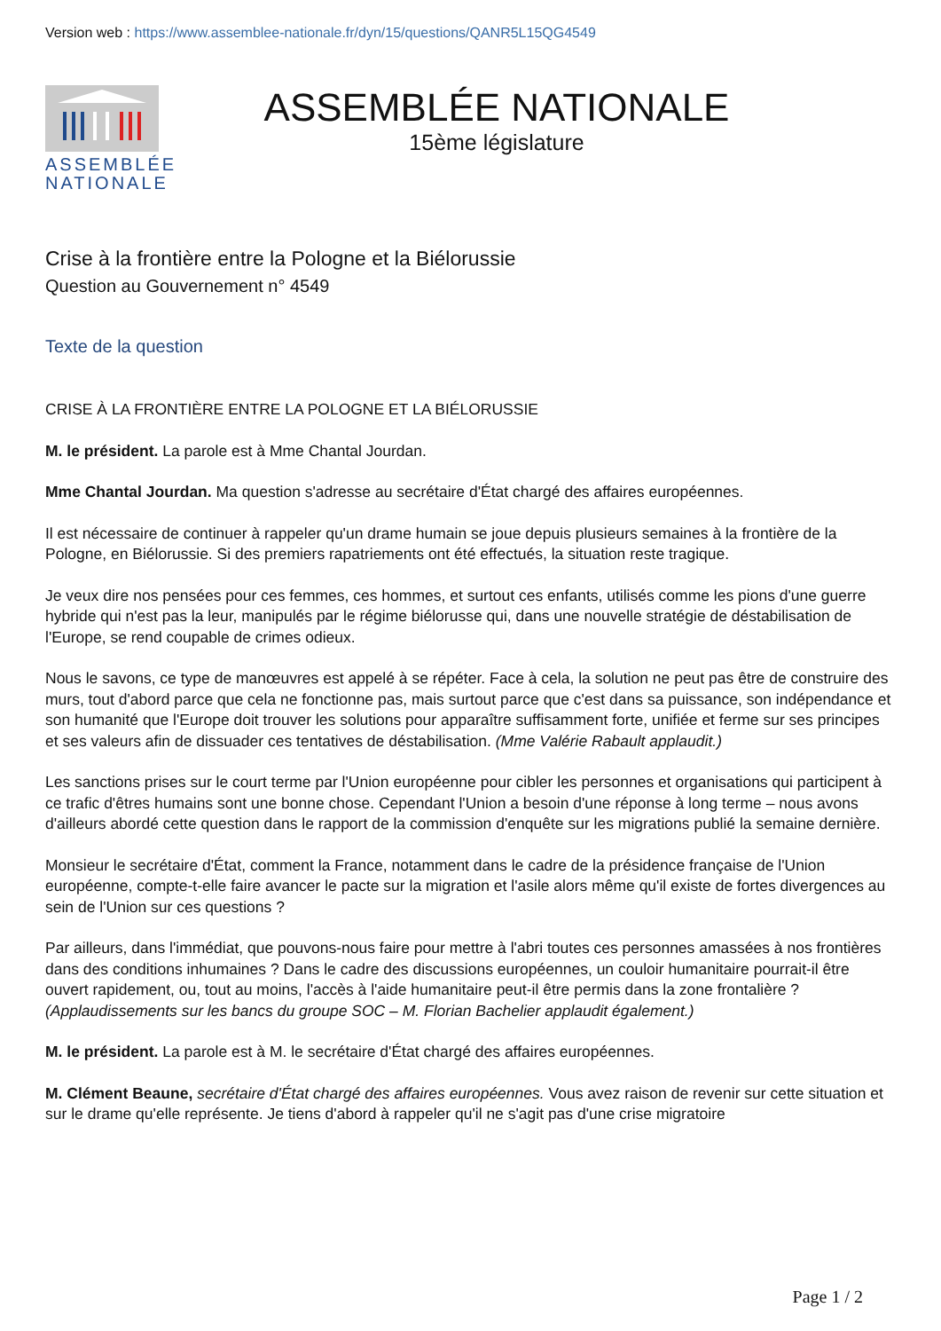Version web : https://www.assemblee-nationale.fr/dyn/15/questions/QANR5L15QG4549
ASSEMBLÉE NATIONALE
ASSEMBLÉE NATIONALE
15ème législature
Crise à la frontière entre la Pologne et la Biélorussie
Question au Gouvernement n° 4549
Texte de la question
CRISE À LA FRONTIÈRE ENTRE LA POLOGNE ET LA BIÉLORUSSIE
M. le président. La parole est à Mme Chantal Jourdan.
Mme Chantal Jourdan. Ma question s'adresse au secrétaire d'État chargé des affaires européennes.
Il est nécessaire de continuer à rappeler qu'un drame humain se joue depuis plusieurs semaines à la frontière de la Pologne, en Biélorussie. Si des premiers rapatriements ont été effectués, la situation reste tragique.
Je veux dire nos pensées pour ces femmes, ces hommes, et surtout ces enfants, utilisés comme les pions d'une guerre hybride qui n'est pas la leur, manipulés par le régime biélorusse qui, dans une nouvelle stratégie de déstabilisation de l'Europe, se rend coupable de crimes odieux.
Nous le savons, ce type de manœuvres est appelé à se répéter. Face à cela, la solution ne peut pas être de construire des murs, tout d'abord parce que cela ne fonctionne pas, mais surtout parce que c'est dans sa puissance, son indépendance et son humanité que l'Europe doit trouver les solutions pour apparaître suffisamment forte, unifiée et ferme sur ses principes et ses valeurs afin de dissuader ces tentatives de déstabilisation. (Mme Valérie Rabault applaudit.)
Les sanctions prises sur le court terme par l'Union européenne pour cibler les personnes et organisations qui participent à ce trafic d'êtres humains sont une bonne chose. Cependant l'Union a besoin d'une réponse à long terme – nous avons d'ailleurs abordé cette question dans le rapport de la commission d'enquête sur les migrations publié la semaine dernière.
Monsieur le secrétaire d'État, comment la France, notamment dans le cadre de la présidence française de l'Union européenne, compte-t-elle faire avancer le pacte sur la migration et l'asile alors même qu'il existe de fortes divergences au sein de l'Union sur ces questions ?
Par ailleurs, dans l'immédiat, que pouvons-nous faire pour mettre à l'abri toutes ces personnes amassées à nos frontières dans des conditions inhumaines ? Dans le cadre des discussions européennes, un couloir humanitaire pourrait-il être ouvert rapidement, ou, tout au moins, l'accès à l'aide humanitaire peut-il être permis dans la zone frontalière ? (Applaudissements sur les bancs du groupe SOC – M. Florian Bachelier applaudit également.)
M. le président. La parole est à M. le secrétaire d'État chargé des affaires européennes.
M. Clément Beaune, secrétaire d'État chargé des affaires européennes. Vous avez raison de revenir sur cette situation et sur le drame qu'elle représente. Je tiens d'abord à rappeler qu'il ne s'agit pas d'une crise migratoire
Page 1 / 2